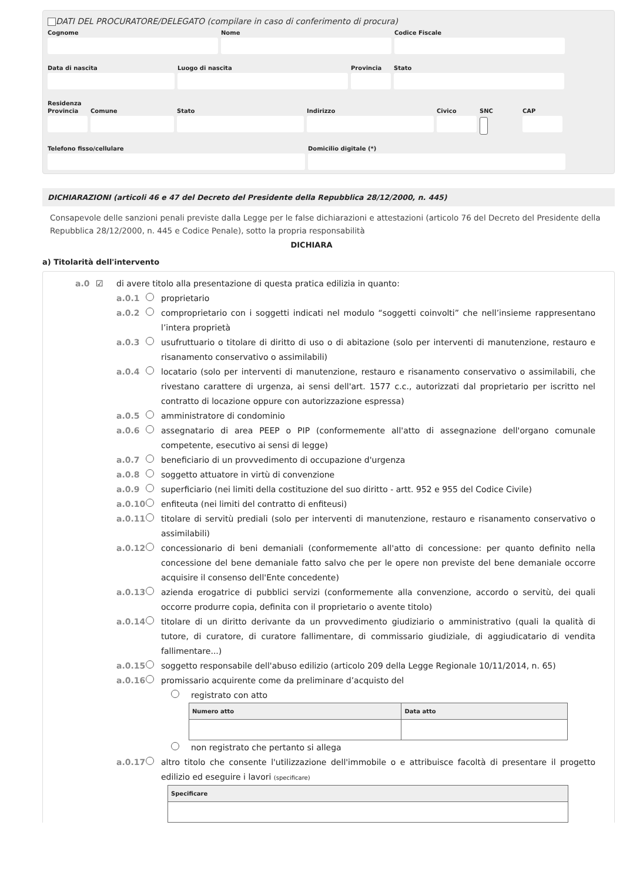DATI DEL PROCURATORE/DELEGATO (compilare in caso di conferimento di procura)
Cognome Nome Codice Fiscale
Data di nascita Luogo di nascita Provincia
Stato
Residenza
Provincia
Comune Stato Indirizzo Civico SNC CAP
Telefono fisso/cellulare Domicilio digitale (*)
DICHIARAZIONI (articoli 46 e 47 del Decreto del Presidente della Repubblica 28/12/2000, n. 445)
Consapevole delle sanzioni penali previste dalla Legge per le false dichiarazioni e attestazioni (articolo 76 del Decreto del Presidente della Repubblica 28/12/2000, n. 445 e Codice Penale), sotto la propria responsabilità
DICHIARA
a) Titolarità dell'intervento
a.0 ☑ di avere titolo alla presentazione di questa pratica edilizia in quanto:
a.0.1 proprietario
a.0.2 comproprietario con i soggetti indicati nel modulo “soggetti coinvolti” che nell’insieme rappresentano l’intera proprietà
a.0.3 usufruttuario o titolare di diritto di uso o di abitazione (solo per interventi di manutenzione, restauro e risanamento conservativo o assimilabili)
a.0.4 locatario (solo per interventi di manutenzione, restauro e risanamento conservativo o assimilabili, che rivestano carattere di urgenza, ai sensi dell'art. 1577 c.c., autorizzati dal proprietario per iscritto nel contratto di locazione oppure con autorizzazione espressa)
a.0.5 amministratore di condominio
a.0.6 assegnatario di area PEEP o PIP (conformemente all'atto di assegnazione dell'organo comunale competente, esecutivo ai sensi di legge)
a.0.7 beneficiario di un provvedimento di occupazione d'urgenza
a.0.8 soggetto attuatore in virtù di convenzione
a.0.9 superficiario (nei limiti della costituzione del suo diritto - artt. 952 e 955 del Codice Civile)
a.0.10 enfiteuta (nei limiti del contratto di enfiteusi)
a.0.11 titolare di servitù prediali (solo per interventi di manutenzione, restauro e risanamento conservativo o assimilabili)
a.0.12 concessionario di beni demaniali (conformemente all'atto di concessione: per quanto definito nella concessione del bene demaniale fatto salvo che per le opere non previste del bene demaniale occorre acquisire il consenso dell'Ente concedente)
a.0.13 azienda erogatrice di pubblici servizi (conformemente alla convenzione, accordo o servitù, dei quali occorre produrre copia, definita con il proprietario o avente titolo)
a.0.14 titolare di un diritto derivante da un provvedimento giudiziario o amministrativo (quali la qualità di tutore, di curatore, di curatore fallimentare, di commissario giudiziale, di aggiudicatario di vendita fallimentare...)
a.0.15 soggetto responsabile dell'abuso edilizio (articolo 209 della Legge Regionale 10/11/2014, n. 65)
a.0.16 promissario acquirente come da preliminare d’acquisto del
registrato con atto
| Numero atto | Data atto |
| --- | --- |
non registrato che pertanto si allega
a.0.17 altro titolo che consente l'utilizzazione dell'immobile o e attribuisce facoltà di presentare il progetto edilizio ed eseguire i lavori (specificare)
| Specificare |
| --- |